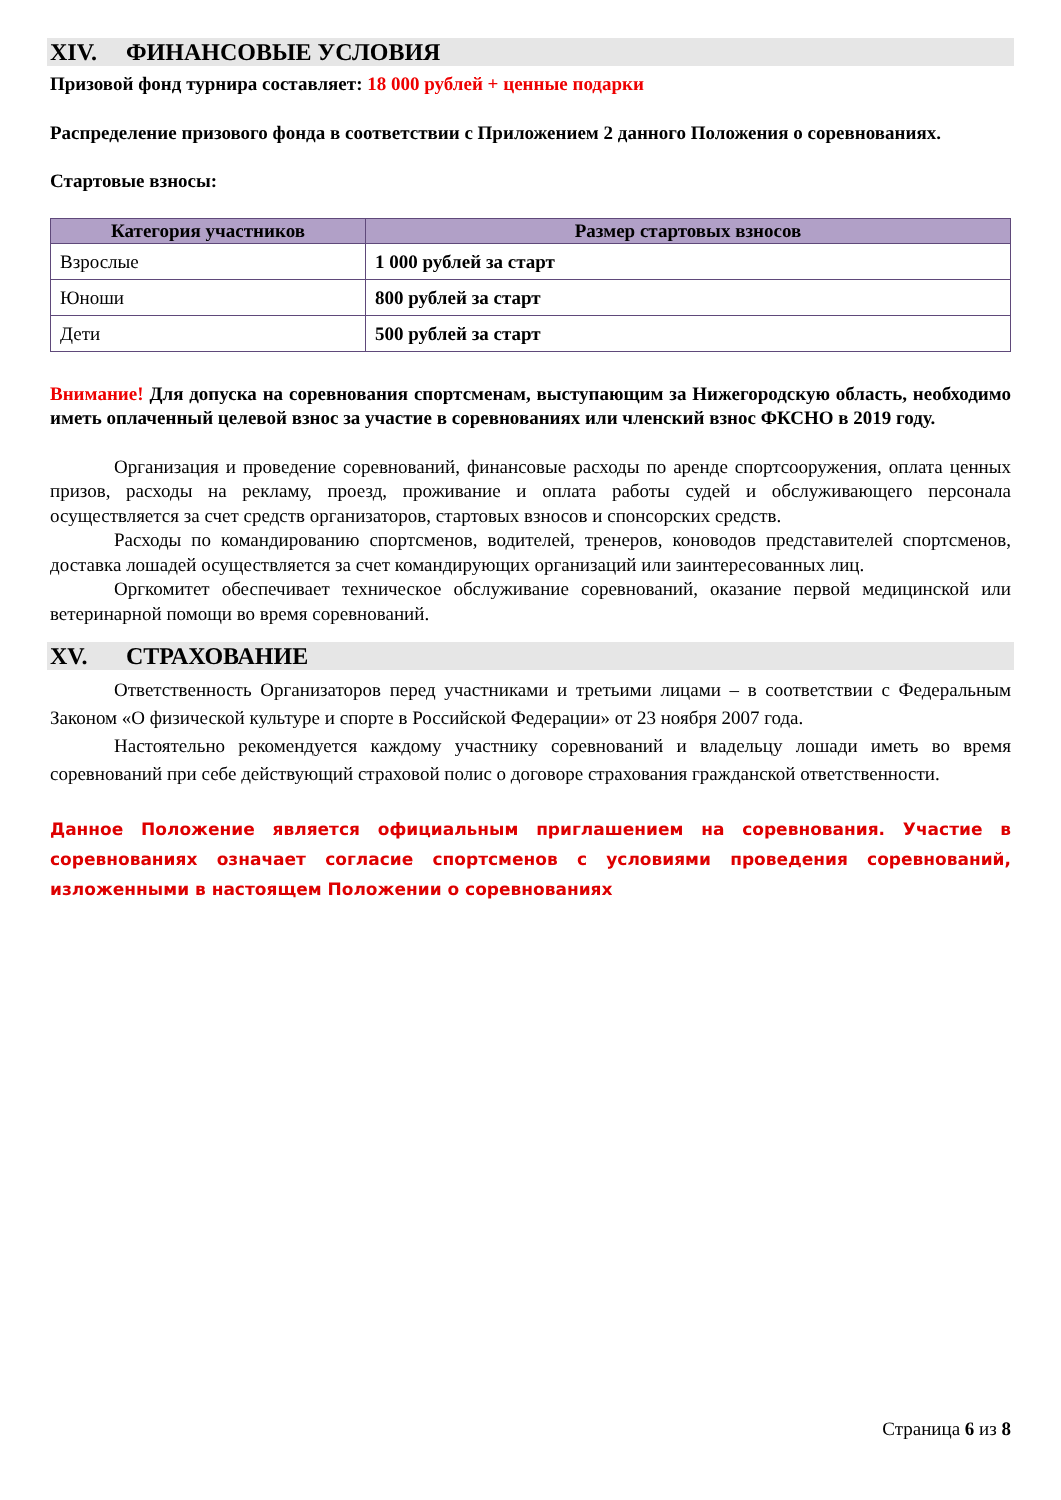XIV. ФИНАНСОВЫЕ УСЛОВИЯ
Призовой фонд турнира составляет: 18 000 рублей + ценные подарки
Распределение призового фонда в соответствии с Приложением 2 данного Положения о соревнованиях.
Стартовые взносы:
| Категория участников | Размер стартовых взносов |
| --- | --- |
| Взрослые | 1 000 рублей за старт |
| Юноши | 800 рублей за старт |
| Дети | 500 рублей за старт |
Внимание! Для допуска на соревнования спортсменам, выступающим за Нижегородскую область, необходимо иметь оплаченный целевой взнос за участие в соревнованиях или членский взнос ФКСНО в 2019 году.
Организация и проведение соревнований, финансовые расходы по аренде спортсооружения, оплата ценных призов, расходы на рекламу, проезд, проживание и оплата работы судей и обслуживающего персонала осуществляется за счет средств организаторов, стартовых взносов и спонсорских средств.
Расходы по командированию спортсменов, водителей, тренеров, коноводов представителей спортсменов, доставка лошадей осуществляется за счет командирующих организаций или заинтересованных лиц.
Оргкомитет обеспечивает техническое обслуживание соревнований, оказание первой медицинской или ветеринарной помощи во время соревнований.
XV. СТРАХОВАНИЕ
Ответственность Организаторов перед участниками и третьими лицами – в соответствии с Федеральным Законом «О физической культуре и спорте в Российской Федерации» от 23 ноября 2007 года.
Настоятельно рекомендуется каждому участнику соревнований и владельцу лошади иметь во время соревнований при себе действующий страховой полис о договоре страхования гражданской ответственности.
Данное Положение является официальным приглашением на соревнования. Участие в соревнованиях означает согласие спортсменов с условиями проведения соревнований, изложенными в настоящем Положении о соревнованиях
Страница 6 из 8